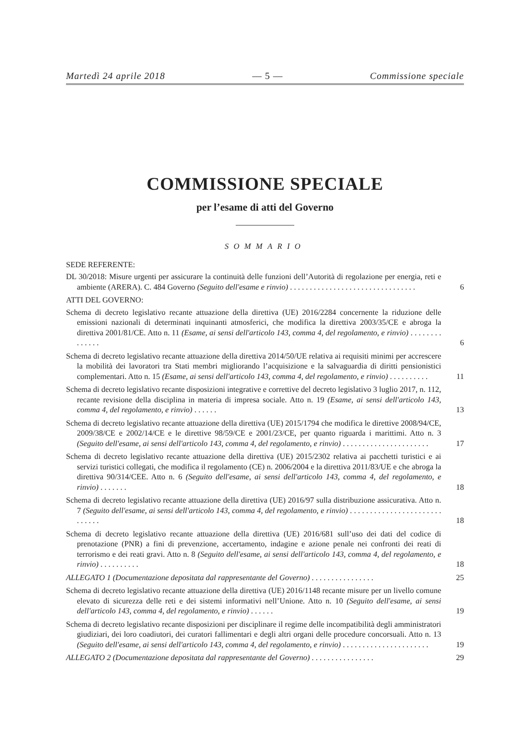Martedì 24 aprile 2018 — 5 — Commissione speciale
COMMISSIONE SPECIALE
per l’esame di atti del Governo
SOMMARIO
SEDE REFERENTE:
DL 30/2018: Misure urgenti per assicurare la continuità delle funzioni dell’Autorità di regolazione per energia, reti e ambiente (ARERA). C. 484 Governo (Seguito dell'esame e rinvio) . . . . . . . . . . . . . . . . . . . . . . . . . . . . . . . .
6
ATTI DEL GOVERNO:
Schema di decreto legislativo recante attuazione della direttiva (UE) 2016/2284 concernente la riduzione delle emissioni nazionali di determinati inquinanti atmosferici, che modifica la direttiva 2003/35/CE e abroga la direttiva 2001/81/CE. Atto n. 11 (Esame, ai sensi dell'articolo 143, comma 4, del regolamento, e rinvio) . . . . . . . . . . . . . .
6
Schema di decreto legislativo recante attuazione della direttiva 2014/50/UE relativa ai requisiti minimi per accrescere la mobilità dei lavoratori tra Stati membri migliorando l’acquisizione e la salvaguardia di diritti pensionistici complementari. Atto n. 15 (Esame, ai sensi dell'articolo 143, comma 4, del regolamento, e rinvio) . . . . . . . . . .
11
Schema di decreto legislativo recante disposizioni integrative e correttive del decreto legislativo 3 luglio 2017, n. 112, recante revisione della disciplina in materia di impresa sociale. Atto n. 19 (Esame, ai sensi dell'articolo 143, comma 4, del regolamento, e rinvio) . . . . . .
13
Schema di decreto legislativo recante attuazione della direttiva (UE) 2015/1794 che modifica le direttive 2008/94/CE, 2009/38/CE e 2002/14/CE e le direttive 98/59/CE e 2001/23/CE, per quanto riguarda i marittimi. Atto n. 3 (Seguito dell'esame, ai sensi dell'articolo 143, comma 4, del regolamento, e rinvio) . . . . . . . . . . . . . . . . . . . . . .
17
Schema di decreto legislativo recante attuazione della direttiva (UE) 2015/2302 relativa ai pacchetti turistici e ai servizi turistici collegati, che modifica il regolamento (CE) n. 2006/2004 e la direttiva 2011/83/UE e che abroga la direttiva 90/314/CEE. Atto n. 6 (Seguito dell'esame, ai sensi dell'articolo 143, comma 4, del regolamento, e rinvio) . . . . . . .
18
Schema di decreto legislativo recante attuazione della direttiva (UE) 2016/97 sulla distribuzione assicurativa. Atto n. 7 (Seguito dell'esame, ai sensi dell'articolo 143, comma 4, del regolamento, e rinvio) . . . . . . . . . . . . . . . . . . . . . . . . . . . . .
18
Schema di decreto legislativo recante attuazione della direttiva (UE) 2016/681 sull’uso dei dati del codice di prenotazione (PNR) a fini di prevenzione, accertamento, indagine e azione penale nei confronti dei reati di terrorismo e dei reati gravi. Atto n. 8 (Seguito dell'esame, ai sensi dell'articolo 143, comma 4, del regolamento, e rinvio) . . . . . . . . . .
18
ALLEGATO 1 (Documentazione depositata dal rappresentante del Governo) . . . . . . . . . . . . . . . .
25
Schema di decreto legislativo recante attuazione della direttiva (UE) 2016/1148 recante misure per un livello comune elevato di sicurezza delle reti e dei sistemi informativi nell’Unione. Atto n. 10 (Seguito dell'esame, ai sensi dell'articolo 143, comma 4, del regolamento, e rinvio) . . . . . .
19
Schema di decreto legislativo recante disposizioni per disciplinare il regime delle incompatibilità degli amministratori giudiziari, dei loro coadiutori, dei curatori fallimentari e degli altri organi delle procedure concorsuali. Atto n. 13 (Seguito dell'esame, ai sensi dell'articolo 143, comma 4, del regolamento, e rinvio) . . . . . . . . . . . . . . . . . . . . . .
19
ALLEGATO 2 (Documentazione depositata dal rappresentante del Governo) . . . . . . . . . . . . . . . .
29